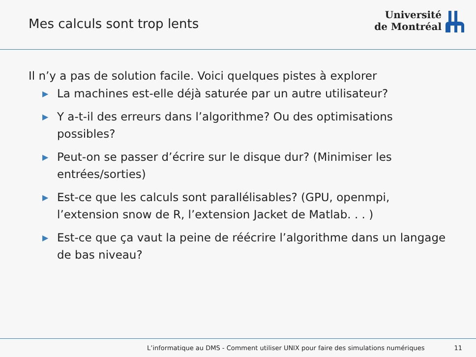Mes calculs sont trop lents
Université
de Montréal
Il n’y a pas de solution facile. Voici quelques pistes à explorer
▶ La machines est-elle déjà saturée par un autre utilisateur?
▶ Y a-t-il des erreurs dans l’algorithme? Ou des optimisations possibles?
▶ Peut-on se passer d’écrire sur le disque dur? (Minimiser les entrées/sorties)
▶ Est-ce que les calculs sont parallélisables? (GPU, openmpi, l’extension snow de R, l’extension Jacket de Matlab. . . )
▶ Est-ce que ça vaut la peine de réécrire l’algorithme dans un langage de bas niveau?
L’informatique au DMS - Comment utiliser UNIX pour faire des simulations numériques 11